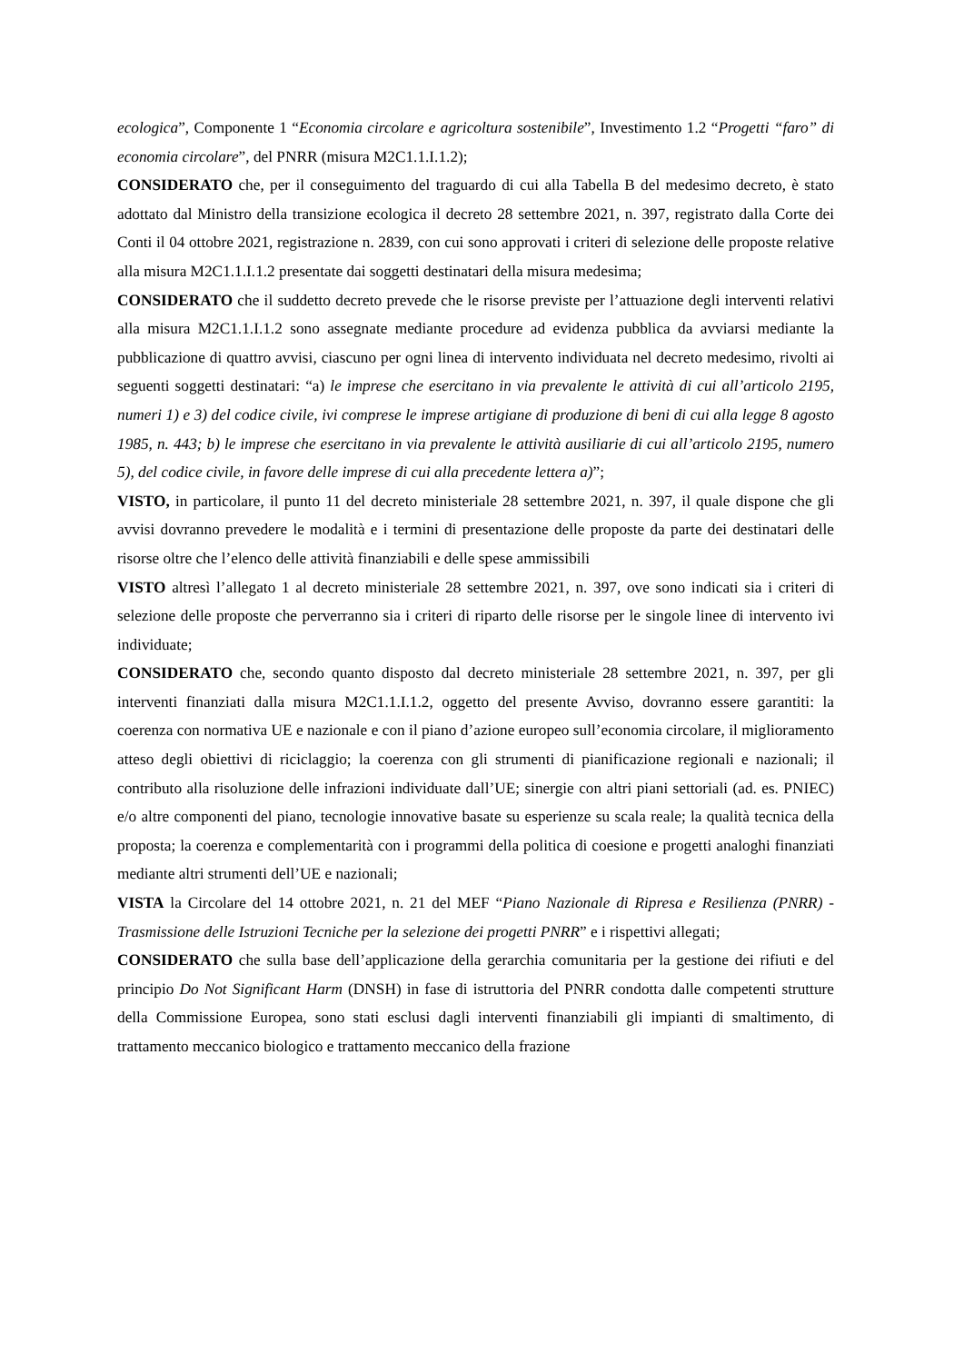ecologica”, Componente 1 “Economia circolare e agricoltura sostenibile”, Investimento 1.2 “Progetti “faro” di economia circolare”, del PNRR (misura M2C1.1.I.1.2);
CONSIDERATO che, per il conseguimento del traguardo di cui alla Tabella B del medesimo decreto, è stato adottato dal Ministro della transizione ecologica il decreto 28 settembre 2021, n. 397, registrato dalla Corte dei Conti il 04 ottobre 2021, registrazione n. 2839, con cui sono approvati i criteri di selezione delle proposte relative alla misura M2C1.1.I.1.2 presentate dai soggetti destinatari della misura medesima;
CONSIDERATO che il suddetto decreto prevede che le risorse previste per l’attuazione degli interventi relativi alla misura M2C1.1.I.1.2 sono assegnate mediante procedure ad evidenza pubblica da avviarsi mediante la pubblicazione di quattro avvisi, ciascuno per ogni linea di intervento individuata nel decreto medesimo, rivolti ai seguenti soggetti destinatari: “a) le imprese che esercitano in via prevalente le attività di cui all’articolo 2195, numeri 1) e 3) del codice civile, ivi comprese le imprese artigiane di produzione di beni di cui alla legge 8 agosto 1985, n. 443; b) le imprese che esercitano in via prevalente le attività ausiliarie di cui all’articolo 2195, numero 5), del codice civile, in favore delle imprese di cui alla precedente lettera a)”;
VISTO, in particolare, il punto 11 del decreto ministeriale 28 settembre 2021, n. 397, il quale dispone che gli avvisi dovranno prevedere le modalità e i termini di presentazione delle proposte da parte dei destinatari delle risorse oltre che l’elenco delle attività finanziabili e delle spese ammissibili
VISTO altresì l’allegato 1 al decreto ministeriale 28 settembre 2021, n. 397, ove sono indicati sia i criteri di selezione delle proposte che perverranno sia i criteri di riparto delle risorse per le singole linee di intervento ivi individuate;
CONSIDERATO che, secondo quanto disposto dal decreto ministeriale 28 settembre 2021, n. 397, per gli interventi finanziati dalla misura M2C1.1.I.1.2, oggetto del presente Avviso, dovranno essere garantiti: la coerenza con normativa UE e nazionale e con il piano d’azione europeo sull’economia circolare, il miglioramento atteso degli obiettivi di riciclaggio; la coerenza con gli strumenti di pianificazione regionali e nazionali; il contributo alla risoluzione delle infrazioni individuate dall’UE; sinergie con altri piani settoriali (ad. es. PNIEC) e/o altre componenti del piano, tecnologie innovative basate su esperienze su scala reale; la qualità tecnica della proposta; la coerenza e complementarità con i programmi della politica di coesione e progetti analoghi finanziati mediante altri strumenti dell’UE e nazionali;
VISTA la Circolare del 14 ottobre 2021, n. 21 del MEF “Piano Nazionale di Ripresa e Resilienza (PNRR) - Trasmissione delle Istruzioni Tecniche per la selezione dei progetti PNRR” e i rispettivi allegati;
CONSIDERATO che sulla base dell’applicazione della gerarchia comunitaria per la gestione dei rifiuti e del principio Do Not Significant Harm (DNSH) in fase di istruttoria del PNRR condotta dalle competenti strutture della Commissione Europea, sono stati esclusi dagli interventi finanziabili gli impianti di smaltimento, di trattamento meccanico biologico e trattamento meccanico della frazione